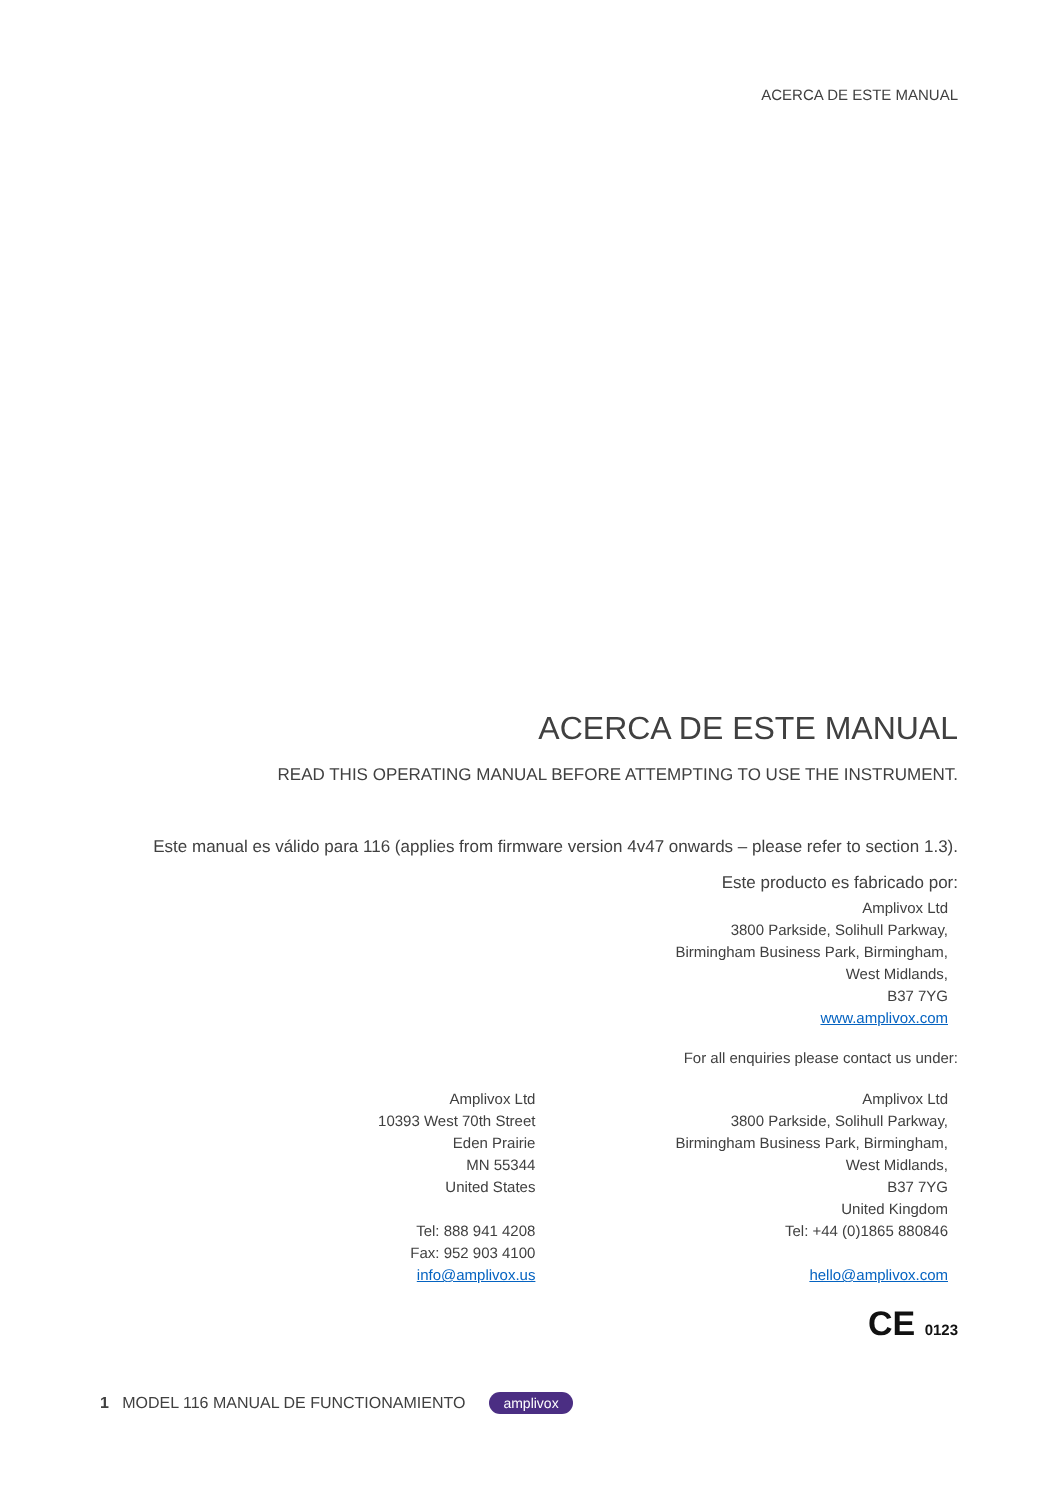ACERCA DE ESTE MANUAL
ACERCA DE ESTE MANUAL
READ THIS OPERATING MANUAL BEFORE ATTEMPTING TO USE THE INSTRUMENT.
Este manual es válido para 116 (applies from firmware version 4v47 onwards – please refer to section 1.3).
Este producto es fabricado por:
Amplivox Ltd
3800 Parkside, Solihull Parkway,
Birmingham Business Park, Birmingham,
West Midlands,
B37 7YG
www.amplivox.com
For all enquiries please contact us under:
Amplivox Ltd
10393 West 70th Street
Eden Prairie
MN 55344
United States
Tel: 888 941 4208
Fax: 952 903 4100
info@amplivox.us
Amplivox Ltd
3800 Parkside, Solihull Parkway,
Birmingham Business Park, Birmingham,
West Midlands,
B37 7YG
United Kingdom
Tel: +44 (0)1865 880846
hello@amplivox.com
CE 0123
1 MODEL 116 MANUAL DE FUNCTIONAMIENTO amplivox